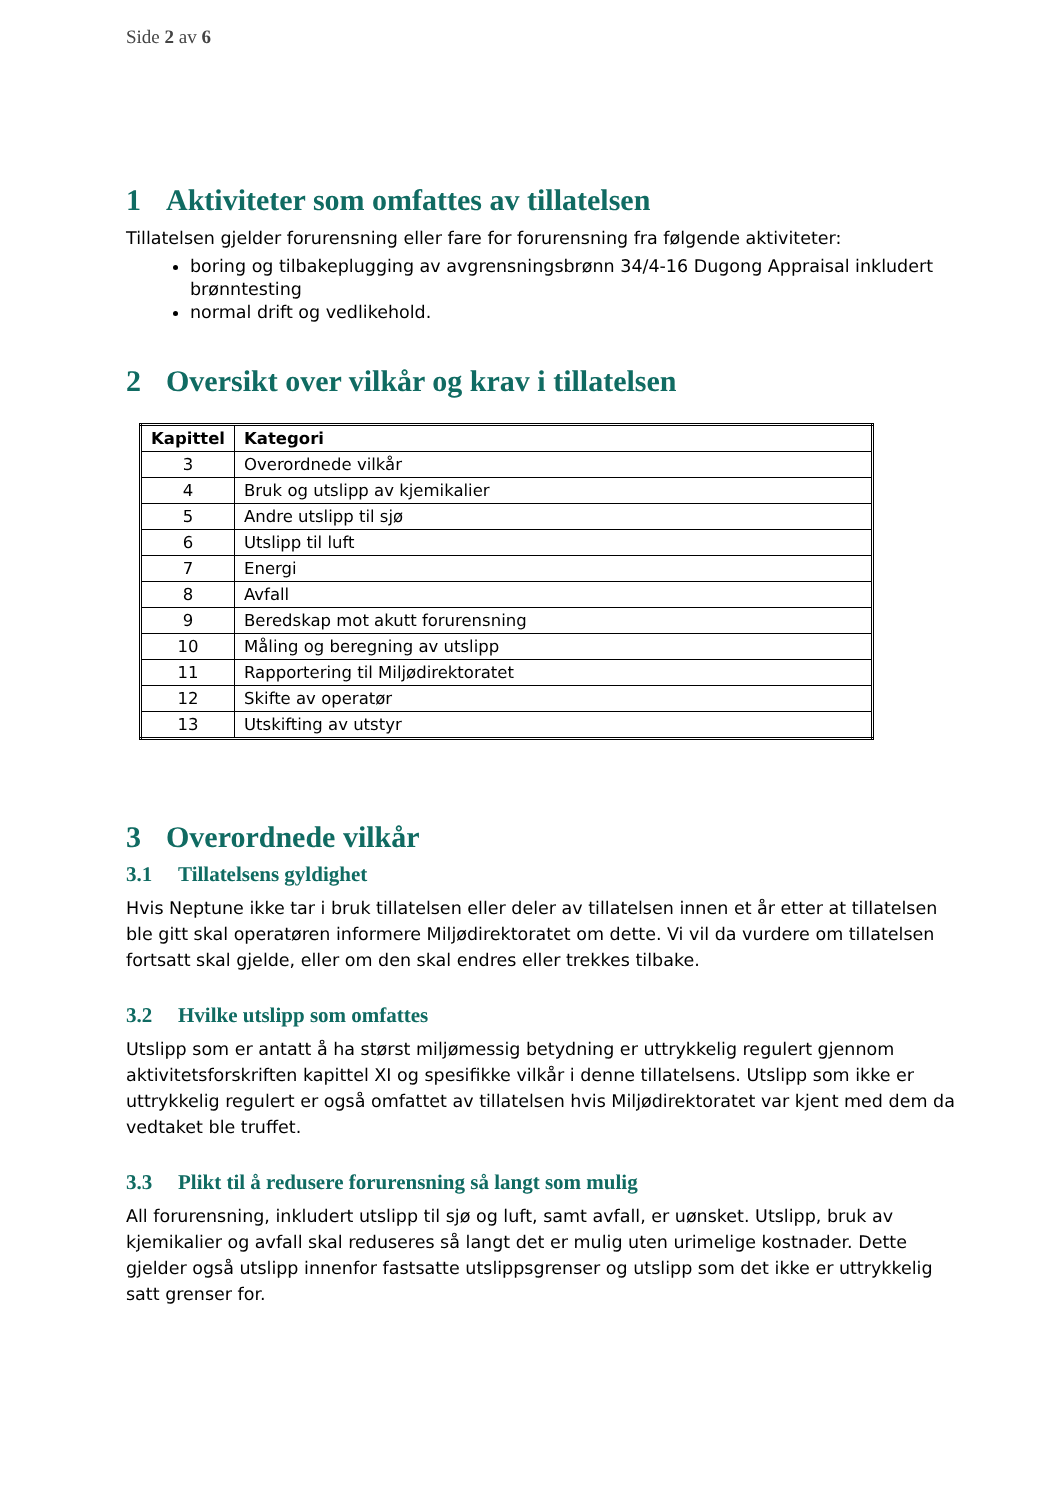Side 2 av 6
1 Aktiviteter som omfattes av tillatelsen
Tillatelsen gjelder forurensning eller fare for forurensning fra følgende aktiviteter:
boring og tilbakeplugging av avgrensningsbrønn 34/4-16 Dugong Appraisal inkludert brønntesting
normal drift og vedlikehold.
2 Oversikt over vilkår og krav i tillatelsen
| Kapittel | Kategori |
| --- | --- |
| 3 | Overordnede vilkår |
| 4 | Bruk og utslipp av kjemikalier |
| 5 | Andre utslipp til sjø |
| 6 | Utslipp til luft |
| 7 | Energi |
| 8 | Avfall |
| 9 | Beredskap mot akutt forurensning |
| 10 | Måling og beregning av utslipp |
| 11 | Rapportering til Miljødirektoratet |
| 12 | Skifte av operatør |
| 13 | Utskifting av utstyr |
3 Overordnede vilkår
3.1 Tillatelsens gyldighet
Hvis Neptune ikke tar i bruk tillatelsen eller deler av tillatelsen innen et år etter at tillatelsen ble gitt skal operatøren informere Miljødirektoratet om dette. Vi vil da vurdere om tillatelsen fortsatt skal gjelde, eller om den skal endres eller trekkes tilbake.
3.2 Hvilke utslipp som omfattes
Utslipp som er antatt å ha størst miljømessig betydning er uttrykkelig regulert gjennom aktivitetsforskriften kapittel XI og spesifikke vilkår i denne tillatelsens. Utslipp som ikke er uttrykkelig regulert er også omfattet av tillatelsen hvis Miljødirektoratet var kjent med dem da vedtaket ble truffet.
3.3 Plikt til å redusere forurensning så langt som mulig
All forurensning, inkludert utslipp til sjø og luft, samt avfall, er uønsket. Utslipp, bruk av kjemikalier og avfall skal reduseres så langt det er mulig uten urimelige kostnader. Dette gjelder også utslipp innenfor fastsatte utslippsgrenser og utslipp som det ikke er uttrykkelig satt grenser for.